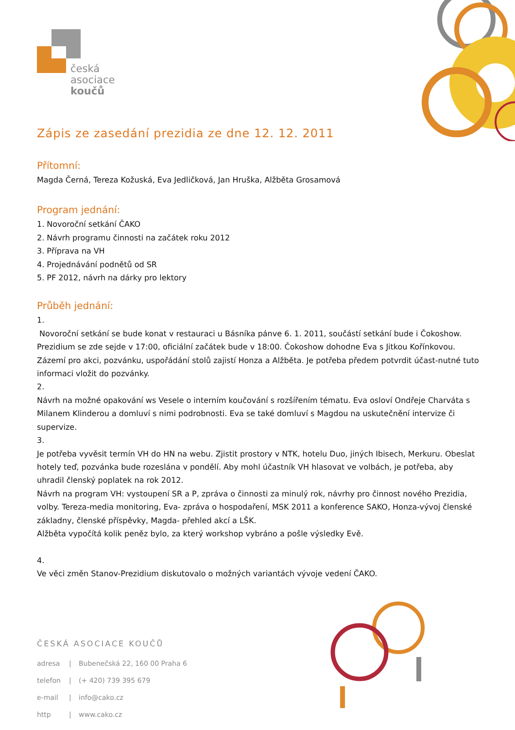česká
asociace
koučů
Zápis ze zasedání prezidia ze dne 12. 12. 2011
Přítomní:
Magda Černá, Tereza Kožuská, Eva Jedličková, Jan Hruška, Alžběta Grosamová
Program jednání:
1. Novoroční setkání ČAKO
2. Návrh programu činnosti na začátek roku 2012
3. Příprava na VH
4. Projednávání podnětů od SR
5. PF 2012, návrh na dárky pro lektory
Průběh jednání:
1.
Novoroční setkání se bude konat v restauraci u Básníka pánve 6. 1. 2011, součástí setkání bude i Čokoshow. Prezidium se zde sejde v 17:00, oficiální začátek bude v 18:00. Čokoshow dohodne Eva s Jitkou Kořínkovou. Zázemí pro akci, pozvánku, uspořádání stolů zajistí Honza a Alžběta. Je potřeba předem potvrdit účast-nutné tuto informaci vložit do pozvánky.
2.
Návrh na možné opakování ws Vesele o interním koučování s rozšířením tématu. Eva osloví Ondřeje Charváta s Milanem Klinderou a domluví s nimi podrobnosti. Eva se také domluví s Magdou na uskutečnění intervize či supervize.
3.
Je potřeba vyvěsit termín VH do HN na webu. Zjistit prostory v NTK, hotelu Duo, jiných Ibisech, Merkuru. Obeslat hotely teď, pozvánka bude rozeslána v pondělí. Aby mohl účastník VH hlasovat ve volbách, je potřeba, aby uhradil členský poplatek na rok 2012.
Návrh na program VH: vystoupení SR a P, zpráva o činnosti za minulý rok, návrhy pro činnost nového Prezidia, volby. Tereza-media monitoring, Eva- zpráva o hospodaření, MSK 2011 a konference SAKO, Honza-vývoj členské základny, členské příspěvky, Magda- přehled akcí a LŠK.
Alžběta vypočítá kolik peněz bylo, za který workshop vybráno a pošle výsledky Evě.
4.
Ve věci změn Stanov-Prezidium diskutovalo o možných variantách vývoje vedení ČAKO.
ČESKÁ ASOCIACE KOUČŮ
adresa | Bubenečská 22, 160 00 Praha 6
telefon | (+ 420) 739 395 679
e-mail | info@cako.cz
http | www.cako.cz